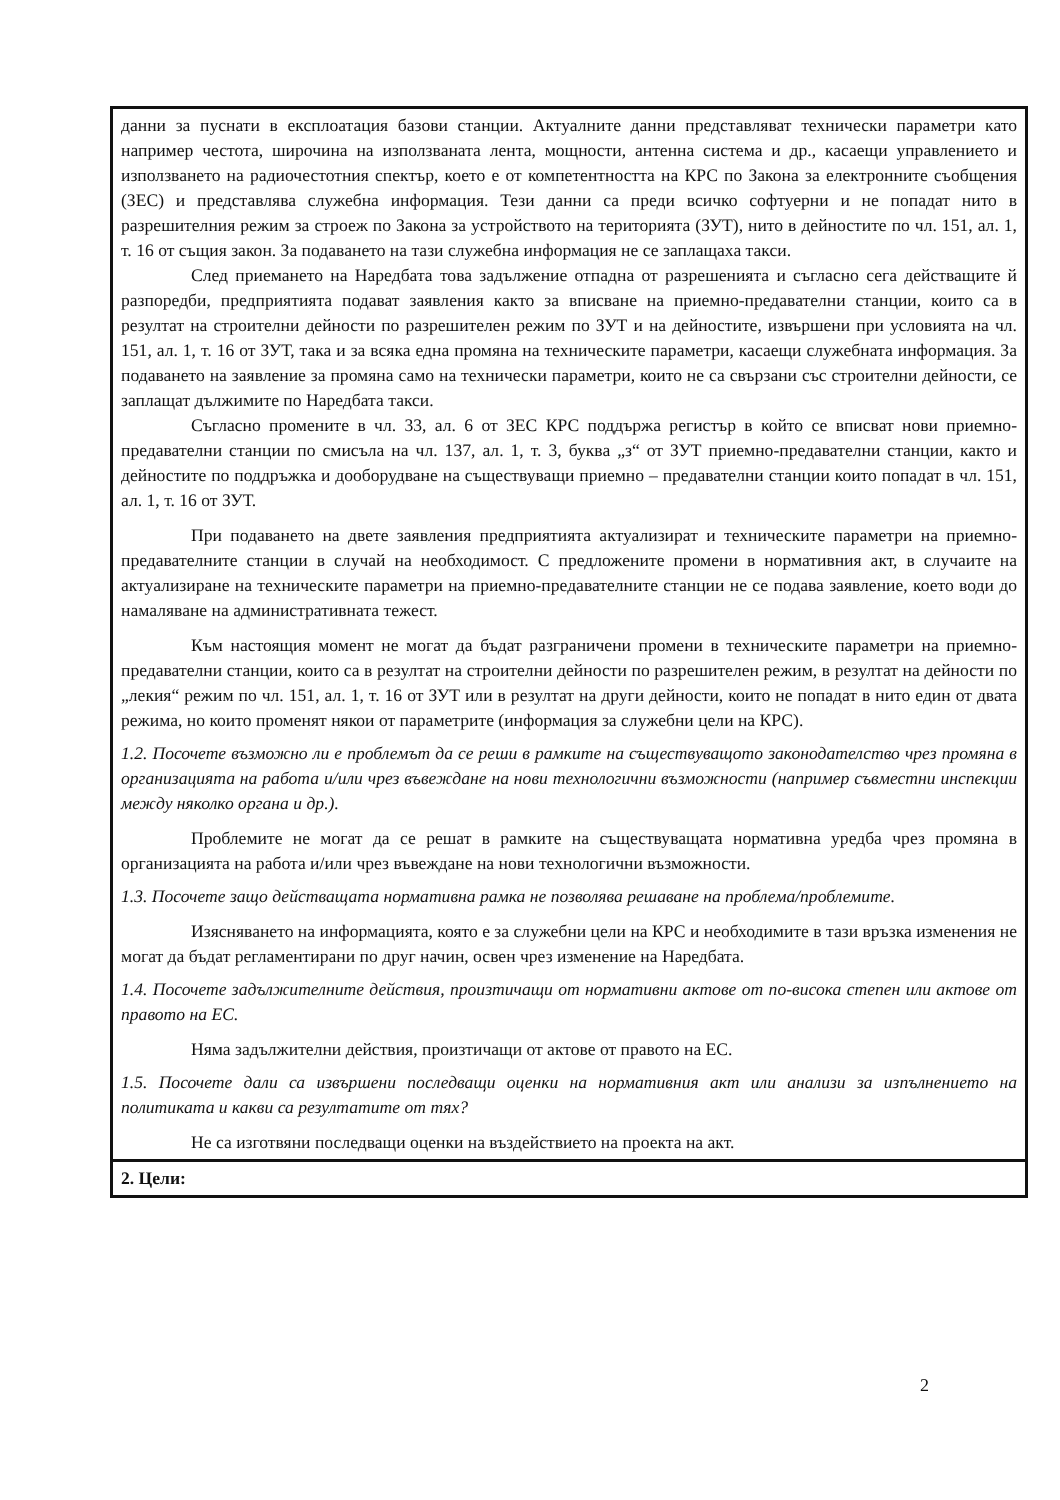| данни за пуснати в експлоатация базови станции. Актуалните данни представляват технически параметри като например честота, широчина на използваната лента, мощности, антенна система и др., касаещи управлението и използването на радиочестотния спектър, което е от компетентността на КРС по Закона за електронните съобщения (ЗЕС) и представлява служебна информация. Тези данни са преди всичко софтуерни и не попадат нито в разрешителния режим за строеж по Закона за устройството на територията (ЗУТ), нито в дейностите по чл. 151, ал. 1, т. 16 от същия закон. За подаването на тази служебна информация не се заплащаха такси. След приемането на Наредбата това задължение отпадна от разрешенията и съгласно сега действащите й разпоредби, предприятията подават заявления както за вписване на приемно-предавателни станции, които са в резултат на строителни дейности по разрешителен режим по ЗУТ и на дейностите, извършени при условията на чл. 151, ал. 1, т. 16 от ЗУТ, така и за всяка една промяна на техническите параметри, касаещи служебната информация. За подаването на заявление за промяна само на технически параметри, които не са свързани със строителни дейности, се заплащат дължимите по Наредбата такси. Съгласно промените в чл. 33, ал. 6 от ЗЕС КРС поддържа регистър в който се вписват нови приемно- предавателни станции по смисъла на чл. 137, ал. 1, т. 3, буква „з“ от ЗУТ приемно-предавателни станции, както и дейностите по поддръжка и дооборудване на съществуващи приемно – предавателни станции които попадат в чл. 151, ал. 1, т. 16 от ЗУТ. При подаването на двете заявления предприятията актуализират и техническите параметри на приемно-предавателните станции в случай на необходимост. С предложените промени в нормативния акт, в случаите на актуализиране на техническите параметри на приемно-предавателните станции не се подава заявление, което води до намаляване на административната тежест. Към настоящия момент не могат да бъдат разграничени промени в техническите параметри на приемно-предавателни станции, които са в резултат на строителни дейности по разрешителен режим, в резултат на дейности по „лекия“ режим по чл. 151, ал. 1, т. 16 от ЗУТ или в резултат на други дейности, които не попадат в нито един от двата режима, но които променят някои от параметрите (информация за служебни цели на КРС). 1.2. Посочете възможно ли е проблемът да се реши в рамките на съществуващото законодателство чрез промяна в организацията на работа и/или чрез въвеждане на нови технологични възможности (например съвместни инспекции между няколко органа и др.). Проблемите не могат да се решат в рамките на съществуващата нормативна уредба чрез промяна в организацията на работа и/или чрез въвеждане на нови технологични възможности. 1.3. Посочете защо действащата нормативна рамка не позволява решаване на проблема/проблемите. Изясняването на информацията, която е за служебни цели на КРС и необходимите в тази връзка изменения не могат да бъдат регламентирани по друг начин, освен чрез изменение на Наредбата. 1.4. Посочете задължителните действия, произтичащи от нормативни актове от по-висока степен или актове от правото на ЕС. Няма задължителни действия, произтичащи от актове от правото на ЕС. 1.5. Посочете дали са извършени последващи оценки на нормативния акт или анализи за изпълнението на политиката и какви са резултатите от тях? Не са изготвяни последващи оценки на въздействието на проекта на акт. |
| 2. Цели: |
2